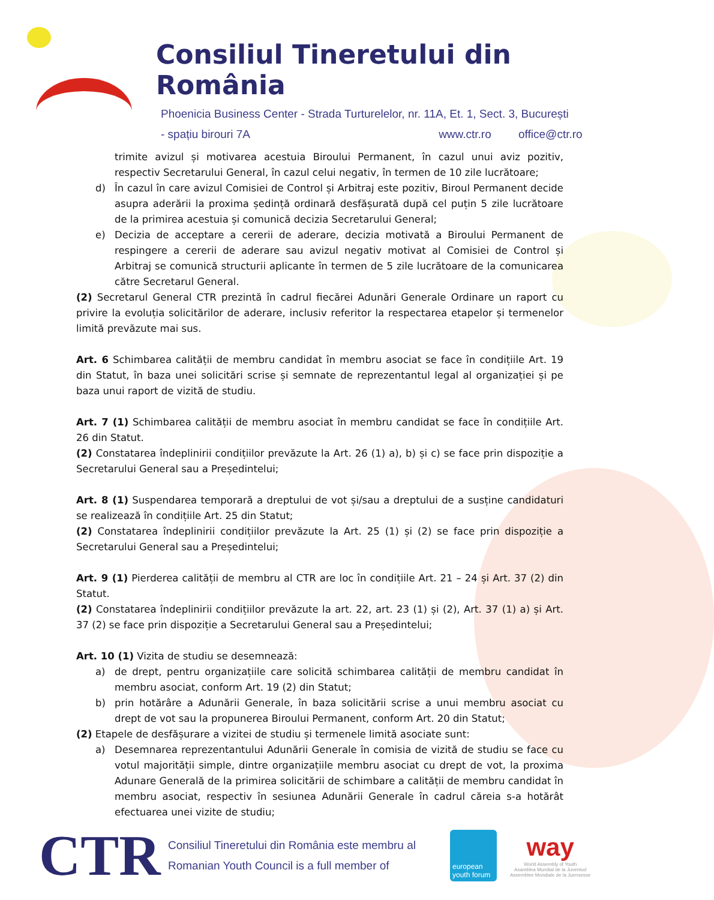Consiliul Tineretului din România
Phoenicia Business Center - Strada Turturelelor, nr. 11A, Et. 1, Sect. 3, București
- spațiu birouri 7A www.ctr.ro office@ctr.ro
trimite avizul și motivarea acestuia Biroului Permanent, în cazul unui aviz pozitiv, respectiv Secretarului General, în cazul celui negativ, în termen de 10 zile lucrătoare;
d) În cazul în care avizul Comisiei de Control și Arbitraj este pozitiv, Biroul Permanent decide asupra aderării la proxima ședință ordinară desfășurată după cel puțin 5 zile lucrătoare de la primirea acestuia și comunică decizia Secretarului General;
e) Decizia de acceptare a cererii de aderare, decizia motivată a Biroului Permanent de respingere a cererii de aderare sau avizul negativ motivat al Comisiei de Control și Arbitraj se comunică structurii aplicante în termen de 5 zile lucrătoare de la comunicarea către Secretarul General.
(2) Secretarul General CTR prezintă în cadrul fiecărei Adunări Generale Ordinare un raport cu privire la evoluția solicitărilor de aderare, inclusiv referitor la respectarea etapelor și termenelor limită prevăzute mai sus.
Art. 6 Schimbarea calității de membru candidat în membru asociat se face în condițiile Art. 19 din Statut, în baza unei solicitări scrise și semnate de reprezentantul legal al organizației și pe baza unui raport de vizită de studiu.
Art. 7 (1) Schimbarea calității de membru asociat în membru candidat se face în condițiile Art. 26 din Statut.
(2) Constatarea îndeplinirii condițiilor prevăzute la Art. 26 (1) a), b) și c) se face prin dispoziție a Secretarului General sau a Președintelui;
Art. 8 (1) Suspendarea temporară a dreptului de vot și/sau a dreptului de a susține candidaturi se realizează în condițiile Art. 25 din Statut;
(2) Constatarea îndeplinirii condițiilor prevăzute la Art. 25 (1) și (2) se face prin dispoziție a Secretarului General sau a Președintelui;
Art. 9 (1) Pierderea calității de membru al CTR are loc în condițiile Art. 21 – 24 și Art. 37 (2) din Statut.
(2) Constatarea îndeplinirii condițiilor prevăzute la art. 22, art. 23 (1) și (2), Art. 37 (1) a) și Art. 37 (2) se face prin dispoziție a Secretarului General sau a Președintelui;
Art. 10 (1) Vizita de studiu se desemnează:
a) de drept, pentru organizațiile care solicită schimbarea calității de membru candidat în membru asociat, conform Art. 19 (2) din Statut;
b) prin hotărâre a Adunării Generale, în baza solicitării scrise a unui membru asociat cu drept de vot sau la propunerea Biroului Permanent, conform Art. 20 din Statut;
(2) Etapele de desfășurare a vizitei de studiu și termenele limită asociate sunt:
a) Desemnarea reprezentantului Adunării Generale în comisia de vizită de studiu se face cu votul majorității simple, dintre organizațiile membru asociat cu drept de vot, la proxima Adunare Generală de la primirea solicitării de schimbare a calității de membru candidat în membru asociat, respectiv în sesiunea Adunării Generale în cadrul căreia s-a hotărât efectuarea unei vizite de studiu;
CTR
Consiliul Tineretului din România este membru al
Romanian Youth Council is a full member of
european youth forum
way
World Assembly of Youth
Asamblea Mundial de la Juventud
Assemblee Mondiale de la Juensesse